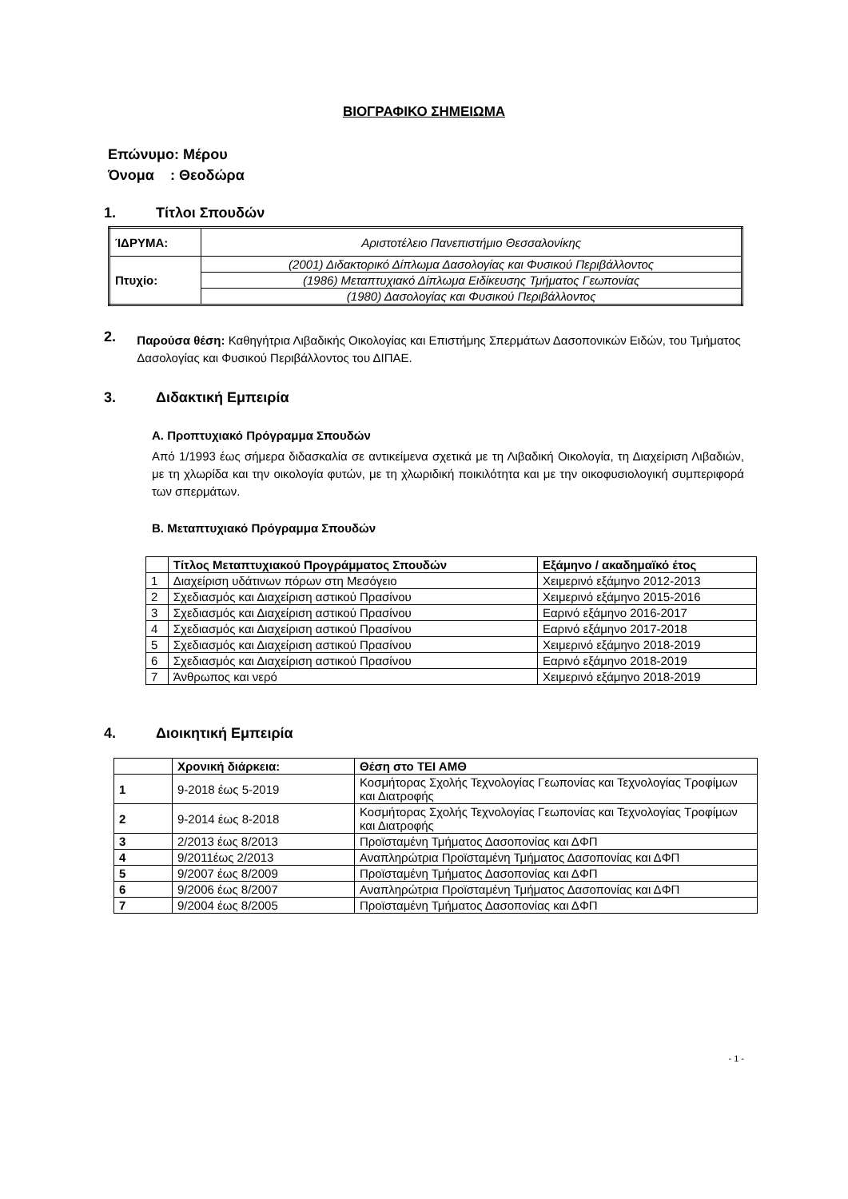ΒΙΟΓΡΑΦΙΚΟ ΣΗΜΕΙΩΜΑ
Επώνυμο: Μέρου
Όνομα : Θεοδώρα
1. Τίτλοι Σπουδών
| ΊΔΡΥΜΑ: | Αριστοτέλειο Πανεπιστήμιο Θεσσαλονίκης |
| Πτυχίο: | (2001) Διδακτορικό Δίπλωμα Δασολογίας και Φυσικού Περιβάλλοντος |
| | (1986) Μεταπτυχιακό Δίπλωμα Ειδίκευσης Τμήματος Γεωπονίας |
| | (1980) Δασολογίας και Φυσικού Περιβάλλοντος |
2.
Παρούσα θέση: Καθηγήτρια Λιβαδικής Οικολογίας και Επιστήμης Σπερμάτων Δασοπονικών Ειδών, του Τμήματος Δασολογίας και Φυσικού Περιβάλλοντος του ΔΙΠΑΕ.
3. Διδακτική Εμπειρία
Α. Προπτυχιακό Πρόγραμμα Σπουδών
Από 1/1993 έως σήμερα διδασκαλία σε αντικείμενα σχετικά με τη Λιβαδική Οικολογία, τη Διαχείριση Λιβαδιών, με τη χλωρίδα και την οικολογία φυτών, με τη χλωριδική ποικιλότητα και με την οικοφυσιολογική συμπεριφορά των σπερμάτων.
Β. Μεταπτυχιακό Πρόγραμμα Σπουδών
| | Τίτλος Μεταπτυχιακού Προγράμματος Σπουδών | Εξάμηνο / ακαδημαϊκό έτος |
| --- | --- | --- |
| 1 | Διαχείριση υδάτινων πόρων στη Μεσόγειο | Χειμερινό εξάμηνο 2012-2013 |
| 2 | Σχεδιασμός και Διαχείριση αστικού Πρασίνου | Χειμερινό εξάμηνο 2015-2016 |
| 3 | Σχεδιασμός και Διαχείριση αστικού Πρασίνου | Εαρινό εξάμηνο 2016-2017 |
| 4 | Σχεδιασμός και Διαχείριση αστικού Πρασίνου | Εαρινό εξάμηνο 2017-2018 |
| 5 | Σχεδιασμός και Διαχείριση αστικού Πρασίνου | Χειμερινό εξάμηνο 2018-2019 |
| 6 | Σχεδιασμός και Διαχείριση αστικού Πρασίνου | Εαρινό εξάμηνο 2018-2019 |
| 7 | Άνθρωπος και νερό | Χειμερινό εξάμηνο 2018-2019 |
4. Διοικητική Εμπειρία
| | Χρονική διάρκεια: | Θέση στο ΤΕΙ ΑΜΘ |
| --- | --- | --- |
| 1 | 9-2018 έως 5-2019 | Κοσμήτορας Σχολής Τεχνολογίας Γεωπονίας και Τεχνολογίας Τροφίμων και Διατροφής |
| 2 | 9-2014 έως 8-2018 | Κοσμήτορας Σχολής Τεχνολογίας Γεωπονίας και Τεχνολογίας Τροφίμων και Διατροφής |
| 3 | 2/2013 έως 8/2013 | Προϊσταμένη Τμήματος Δασοπονίας και ΔΦΠ |
| 4 | 9/2011έως 2/2013 | Αναπληρώτρια Προϊσταμένη Τμήματος Δασοπονίας και ΔΦΠ |
| 5 | 9/2007 έως 8/2009 | Προϊσταμένη Τμήματος Δασοπονίας και ΔΦΠ |
| 6 | 9/2006 έως 8/2007 | Αναπληρώτρια Προϊσταμένη Τμήματος Δασοπονίας και ΔΦΠ |
| 7 | 9/2004 έως 8/2005 | Προϊσταμένη Τμήματος Δασοπονίας και ΔΦΠ |
- 1 -